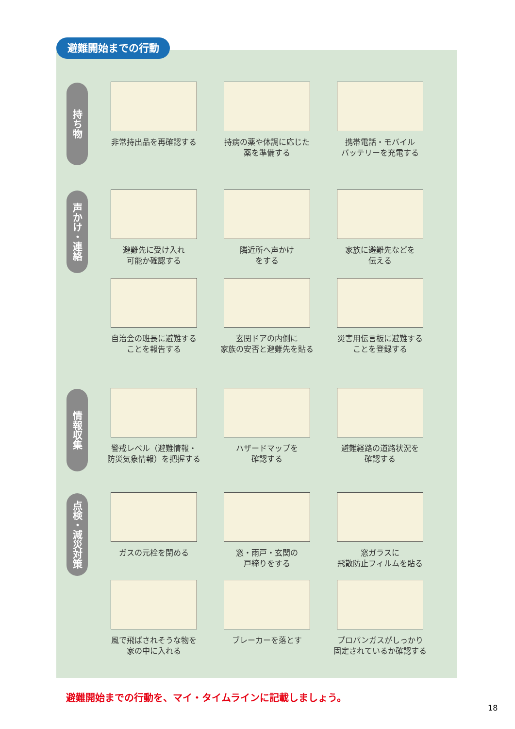避難開始までの行動
持ち物
非常持出品を再確認する 持病の薬や体調に応じた
薬を準備する
携帯電話・モバイル
バッテリーを充電する
声かけ・連絡
避難先に受け入れ
可能か確認する
隣近所へ声かけ
をする
家族に避難先などを
伝える
自治会の班長に避難する
ことを報告する
玄関ドアの内側に
家族の安否と避難先を貼る
災害用伝言板に避難する
ことを登録する
情報収集
警戒レベル（避難情報・
防災気象情報）を把握する
ハザードマップを
確認する
避難経路の道路状況を
確認する
点検・減災対策
ガスの元栓を閉める 窓・雨戸・玄関の
戸締りをする
窓ガラスに
飛散防止フィルムを貼る
風で飛ばされそうな物を
家の中に入れる
ブレーカーを落とす プロパンガスがしっかり
固定されているか確認する
避難開始までの行動を、マイ・タイムラインに記載しましょう。
18